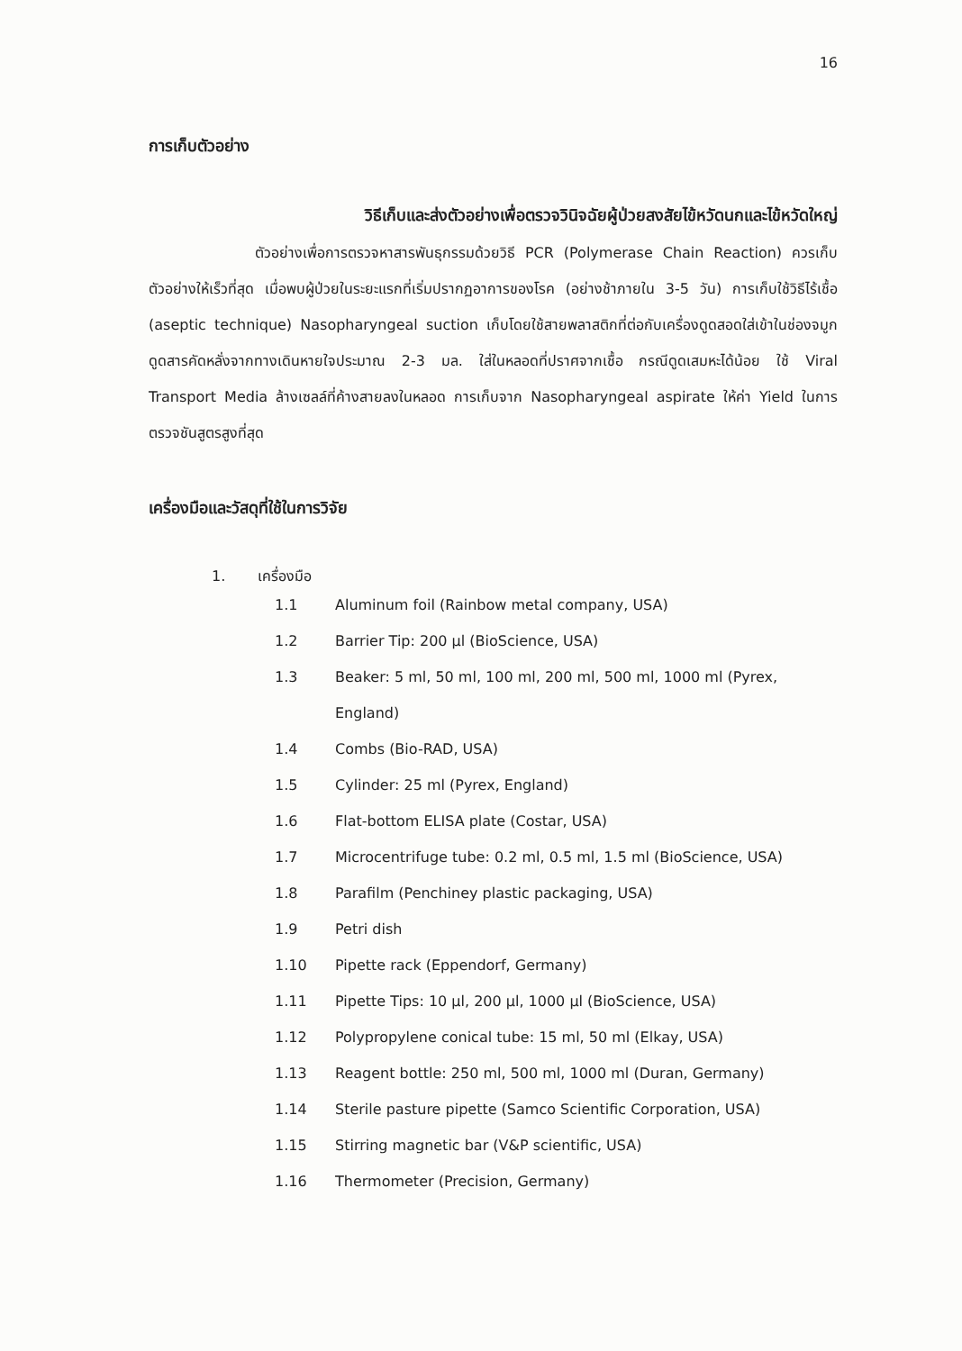16
การเก็บตัวอย่าง
วิธีเก็บและส่งตัวอย่างเพื่อตรวจวินิจฉัยผู้ป่วยสงสัยไข้หวัดนกและไข้หวัดใหญ่
ตัวอย่างเพื่อการตรวจหาสารพันธุกรรมด้วยวิธี PCR (Polymerase Chain Reaction) ควรเก็บตัวอย่างให้เร็วที่สุด เมื่อพบผู้ป่วยในระยะแรกที่เริ่มปรากฏอาการของโรค (อย่างช้าภายใน 3-5 วัน) การเก็บใช้วิธีไร้เชื้อ (aseptic technique) Nasopharyngeal suction เก็บโดยใช้สายพลาสติกที่ต่อกับเครื่องดูดสอดใส่เข้าในช่องจมูก ดูดสารคัดหลั่งจากทางเดินหายใจประมาณ 2-3 มล. ใส่ในหลอดที่ปราศจากเชื้อ กรณีดูดเสมหะได้น้อย ใช้ Viral Transport Media ล้างเซลล์ที่ค้างสายลงในหลอด การเก็บจาก Nasopharyngeal aspirate ให้ค่า Yield ในการตรวจชันสูตรสูงที่สุด
เครื่องมือและวัสดุที่ใช้ในการวิจัย
1. เครื่องมือ
1.1 Aluminum foil (Rainbow metal company, USA)
1.2 Barrier Tip: 200 µl (BioScience, USA)
1.3 Beaker: 5 ml, 50 ml, 100 ml, 200 ml, 500 ml, 1000 ml (Pyrex, England)
1.4 Combs (Bio-RAD, USA)
1.5 Cylinder: 25 ml (Pyrex, England)
1.6 Flat-bottom ELISA plate (Costar, USA)
1.7 Microcentrifuge tube: 0.2 ml, 0.5 ml, 1.5 ml (BioScience, USA)
1.8 Parafilm (Penchiney plastic packaging, USA)
1.9 Petri dish
1.10 Pipette rack (Eppendorf, Germany)
1.11 Pipette Tips: 10 µl, 200 µl, 1000 µl (BioScience, USA)
1.12 Polypropylene conical tube: 15 ml, 50 ml (Elkay, USA)
1.13 Reagent bottle: 250 ml, 500 ml, 1000 ml (Duran, Germany)
1.14 Sterile pasture pipette (Samco Scientific Corporation, USA)
1.15 Stirring magnetic bar (V&P scientific, USA)
1.16 Thermometer (Precision, Germany)